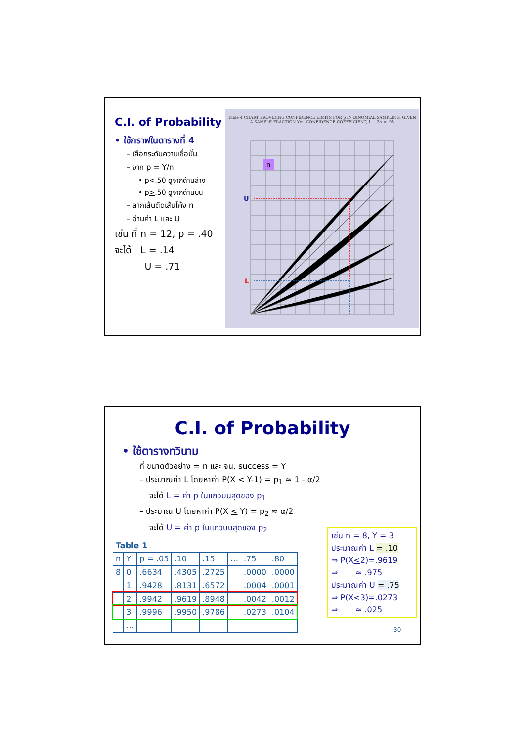C.I. of Probability
• ใช้กราฟในตารางที่ 4
– เลือกระดับความเชื่อมั่น
– จาก p = Y/n
• p<.50 ดูจากด้านล่าง
• p>.50 ดูจากด้านบน
– ลากเส้นตัดเส้นโค้ง n
– อ่านค่า L และ U
เช่น ที่ n = 12, p = .40
จะได้ L = .14
U = .71
Table 4 CHART PROVIDING CONFIDENCE LIMITS FOR p IN BINOMIAL SAMPLING, GIVEN A SAMPLE FRACTION Y/n. CONFIDENCE COEFFICIENT, 1 − 2α = .95
U
L
n
C.I. of Probability
• ใช้ตารางทวินาม
ที่ ขนาดตัวอย่าง = n และ จน. success = Y
– ประมาณค่า L โดยหาค่า P(X < Y-1) = p<sub>1</sub> ≈ 1 - α/2
จะได้ L = ค่า p ในแถวบนสุดของ p<sub>1</sub>
– ประมาณ U โดยหาค่า P(X < Y) = p<sub>2</sub> ≈ α/2
จะได้ U = ค่า p ในแถวบนสุดของ p<sub>2</sub>
Table 1
| n | Y | p = .05 | .10 | .15 | … | .75 | .80 |
| 8 | 0 | .6634 | .4305 | .2725 | | .0000 | .0000 |
| | 1 | .9428 | .8131 | .6572 | | .0004 | .0001 |
| | 2 | .9942 | .9619 | .8948 | | .0042 | .0012 |
| | 3 | .9996 | .9950 | .9786 | | .0273 | .0104 |
| | … | | | | | | |
เช่น n = 8, Y = 3
ประมาณค่า L = .10
⇒ P(X<2)=.9619
⇒ ≈ .975
ประมาณค่า U = .75
⇒ P(X<3)=.0273
⇒ ≈ .025
30